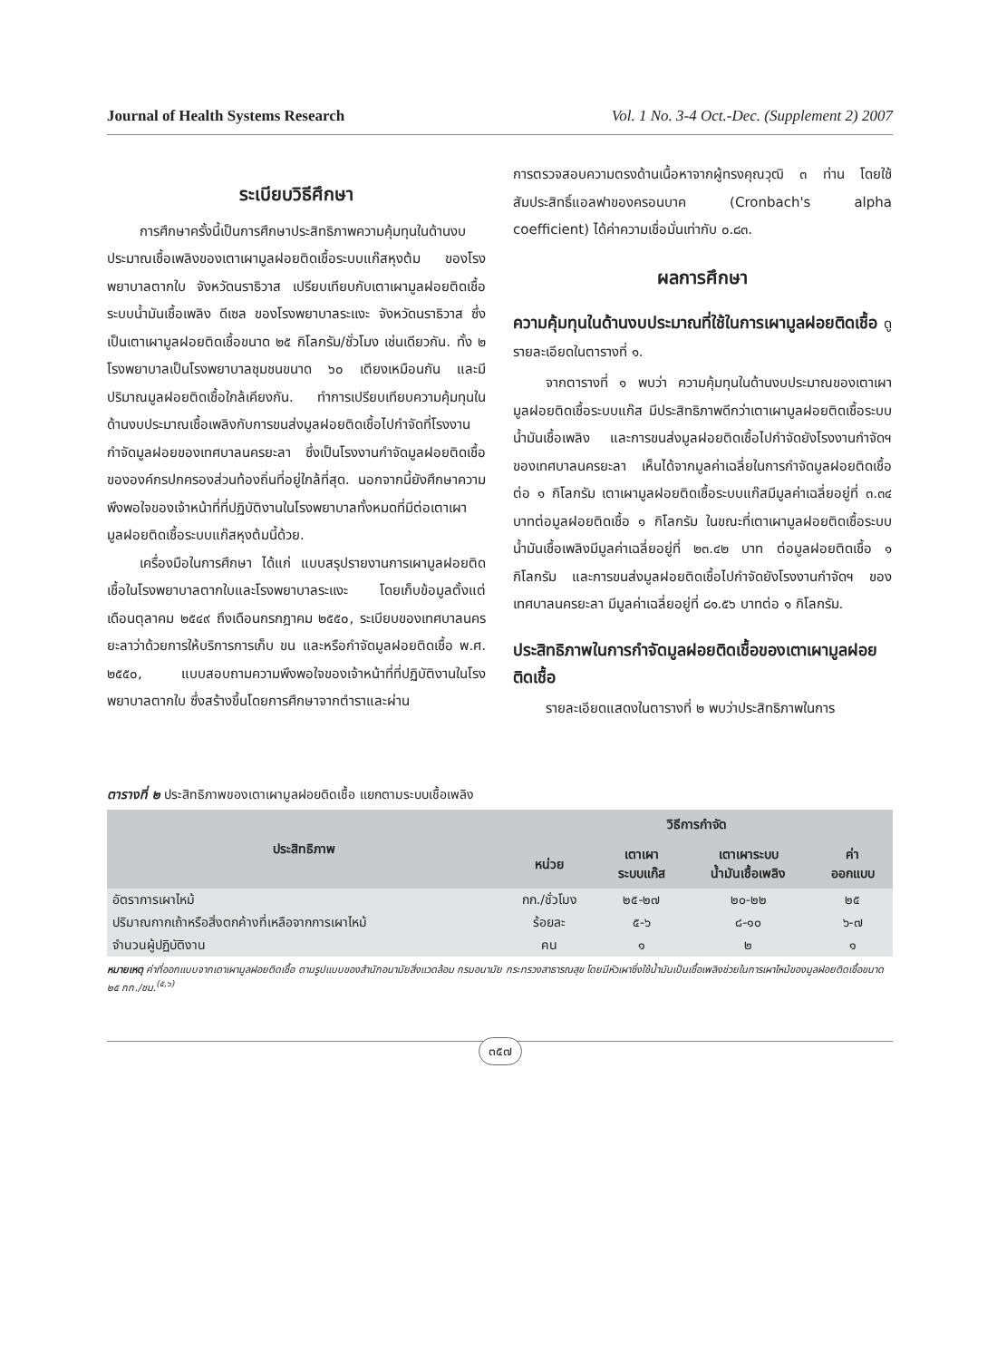Journal of Health Systems Research Vol. 1 No. 3-4 Oct.-Dec. (Supplement 2) 2007
ระเบียบวิธีศึกษา
การศึกษาครั้งนี้เป็นการศึกษาประสิทธิภาพความคุ้มทุนในด้านงบประมาณเชื้อเพลิงของเตาเผามูลฝอยติดเชื้อระบบแก๊สหุงต้ม ของโรงพยาบาลตากใบ จังหวัดนราธิวาส เปรียบเทียบกับเตาเผามูลฝอยติดเชื้อระบบน้ำมันเชื้อเพลิง ดีเซล ของโรงพยาบาลระแงะ จังหวัดนราธิวาส ซึ่งเป็นเตาเผามูลฝอยติดเชื้อขนาด ๒๕ กิโลกรัม/ชั่วโมง เช่นเดียวกัน. ทั้ง ๒ โรงพยาบาลเป็นโรงพยาบาลชุมชนขนาด ๖๐ เตียงเหมือนกัน และมีปริมาณมูลฝอยติดเชื้อใกล้เคียงกัน. ทำการเปรียบเทียบความคุ้มทุนในด้านงบประมาณเชื้อเพลิงกับการขนส่งมูลฝอยติดเชื้อไปกำจัดที่โรงงานกำจัดมูลฝอยของเทศบาลนครยะลา ซึ่งเป็นโรงงานกำจัดมูลฝอยติดเชื้อขององค์กรปกครองส่วนท้องถิ่นที่อยู่ใกล้ที่สุด. นอกจากนี้ยังศึกษาความพึงพอใจของเจ้าหน้าที่ที่ปฏิบัติงานในโรงพยาบาลทั้งหมดที่มีต่อเตาเผามูลฝอยติดเชื้อระบบแก๊สหุงต้มนี้ด้วย.
เครื่องมือในการศึกษา ได้แก่ แบบสรุปรายงานการเผามูลฝอยติดเชื้อในโรงพยาบาลตากใบและโรงพยาบาลระแงะ โดยเก็บข้อมูลตั้งแต่เดือนตุลาคม ๒๕๔๙ ถึงเดือนกรกฎาคม ๒๕๕๐, ระเบียบของเทศบาลนครยะลาว่าด้วยการให้บริการการเก็บ ขน และหรือกำจัดมูลฝอยติดเชื้อ พ.ศ. ๒๕๕๐, แบบสอบถามความพึงพอใจของเจ้าหน้าที่ที่ปฏิบัติงานในโรงพยาบาลตากใบ ซึ่งสร้างขึ้นโดยการศึกษาจากตำราและผ่าน
การตรวจสอบความตรงด้านเนื้อหาจากผู้ทรงคุณวุฒิ ๓ ท่าน โดยใช้สัมประสิทธิ์แอลฟาของครอนบาค (Cronbach's alpha coefficient) ได้ค่าความเชื่อมั่นเท่ากับ ๐.๘๓.
ผลการศึกษา
ความคุ้มทุนในด้านงบประมาณที่ใช้ในการเผามูลฝอยติดเชื้อ ดูรายละเอียดในตารางที่ ๑.
จากตารางที่ ๑ พบว่า ความคุ้มทุนในด้านงบประมาณของเตาเผามูลฝอยติดเชื้อระบบแก๊ส มีประสิทธิภาพดีกว่าเตาเผามูลฝอยติดเชื้อระบบน้ำมันเชื้อเพลิง และการขนส่งมูลฝอยติดเชื้อไปกำจัดยังโรงงานกำจัดฯ ของเทศบาลนครยะลา เห็นได้จากมูลค่าเฉลี่ยในการกำจัดมูลฝอยติดเชื้อต่อ ๑ กิโลกรัม เตาเผามูลฝอยติดเชื้อระบบแก๊สมีมูลค่าเฉลี่ยอยู่ที่ ๓.๓๔ บาทต่อมูลฝอยติดเชื้อ ๑ กิโลกรัม ในขณะที่เตาเผามูลฝอยติดเชื้อระบบน้ำมันเชื้อเพลิงมีมูลค่าเฉลี่ยอยู่ที่ ๒๓.๔๒ บาท ต่อมูลฝอยติดเชื้อ ๑ กิโลกรัม และการขนส่งมูลฝอยติดเชื้อไปกำจัดยังโรงงานกำจัดฯ ของเทศบาลนครยะลา มีมูลค่าเฉลี่ยอยู่ที่ ๘๑.๕๖ บาทต่อ ๑ กิโลกรัม.
ประสิทธิภาพในการกำจัดมูลฝอยติดเชื้อของเตาเผามูลฝอยติดเชื้อ
รายละเอียดแสดงในตารางที่ ๒ พบว่าประสิทธิภาพในการ
ตารางที่ ๒ ประสิทธิภาพของเตาเผามูลฝอยติดเชื้อ แยกตามระบบเชื้อเพลิง
| ประสิทธิภาพ | วิธีการกำจัด | | | |
| --- | --- | --- | --- | --- |
| | หน่วย | เตาเผา ระบบแก๊ส | เตาเผาระบบ น้ำมันเชื้อเพลิง | ค่า ออกแบบ |
| อัตราการเผาไหม้ | กก./ชั่วโมง | ๒๕-๒๗ | ๒๐-๒๒ | ๒๕ |
| ปริมาณกากเถ้าหรือสิ่งตกค้างที่เหลือจากการเผาไหม้ | ร้อยละ | ๕-๖ | ๘-๑๐ | ๖-๗ |
| จำนวนผู้ปฏิบัติงาน | คน | ๑ | ๒ | ๑ |
หมายเหตุ ค่าที่ออกแบบจากเตาเผามูลฝอยติดเชื้อ ตามรูปแบบของสำนักอนามัยสิ่งแวดล้อม กรมอนามัย กระทรวงสาธารณสุข โดยมีหัวเผาซึ่งใช้น้ำมันเป็นเชื้อเพลิงช่วยในการเผาไหม้ของมูลฝอยติดเชื้อขนาด ๒๕ กก./ชม.<sup>(๕,๖)</sup>
๓๕๗